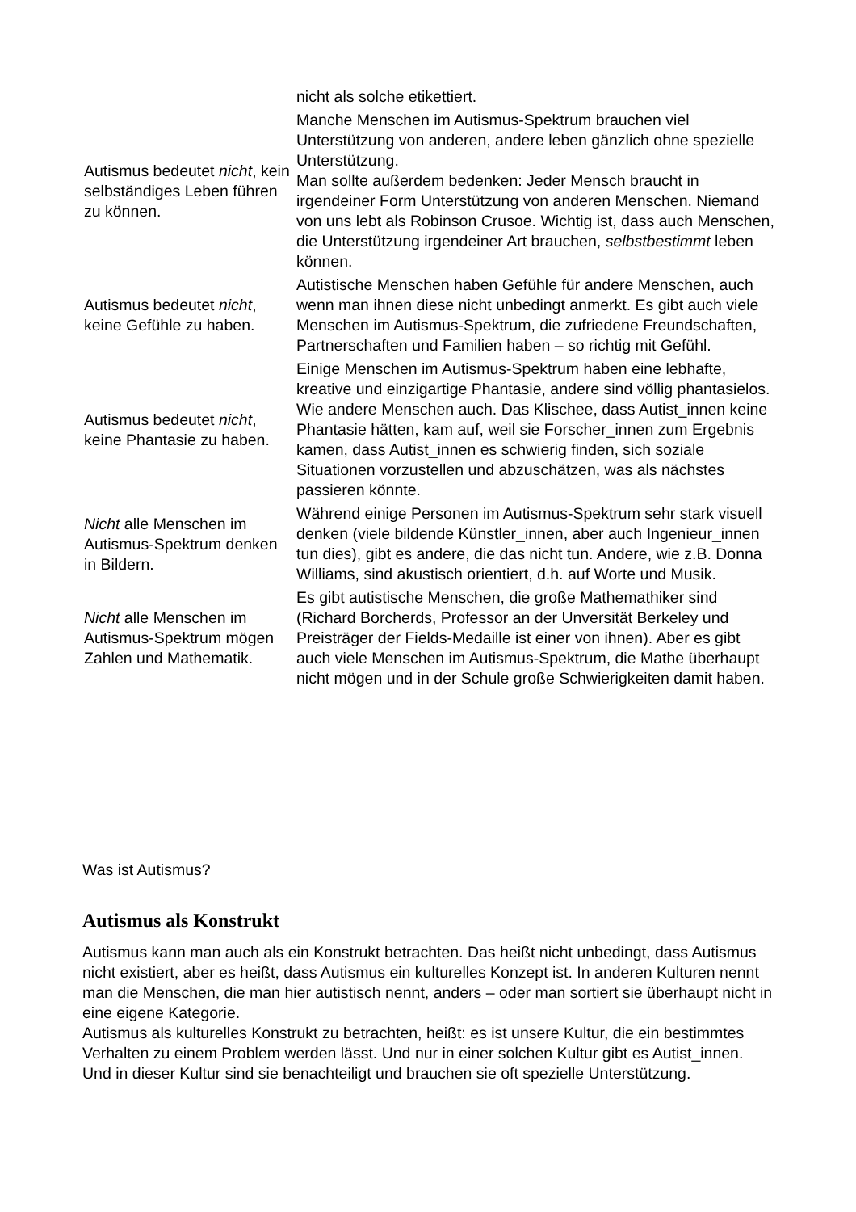| | nicht als solche etikettiert. |
| Autismus bedeutet nicht , kein selbständiges Leben führen zu können. | Manche Menschen im Autismus-Spektrum brauchen viel Unterstützung von anderen, andere leben gänzlich ohne spezielle Unterstützung. Man sollte außerdem bedenken: Jeder Mensch braucht in irgendeiner Form Unterstützung von anderen Menschen. Niemand von uns lebt als Robinson Crusoe. Wichtig ist, dass auch Menschen, die Unterstützung irgendeiner Art brauchen, selbstbestimmt leben können. |
| Autismus bedeutet nicht , keine Gefühle zu haben. | Autistische Menschen haben Gefühle für andere Menschen, auch wenn man ihnen diese nicht unbedingt anmerkt. Es gibt auch viele Menschen im Autismus-Spektrum, die zufriedene Freundschaften, Partnerschaften und Familien haben – so richtig mit Gefühl. |
| Autismus bedeutet nicht , keine Phantasie zu haben. | Einige Menschen im Autismus-Spektrum haben eine lebhafte, kreative und einzigartige Phantasie, andere sind völlig phantasielos. Wie andere Menschen auch. Das Klischee, dass Autist_innen keine Phantasie hätten, kam auf, weil sie Forscher_innen zum Ergebnis kamen, dass Autist_innen es schwierig finden, sich soziale Situationen vorzustellen und abzuschätzen, was als nächstes passieren könnte. |
| Nicht alle Menschen im Autismus-Spektrum denken in Bildern. | Während einige Personen im Autismus-Spektrum sehr stark visuell denken (viele bildende Künstler_innen, aber auch Ingenieur_innen tun dies), gibt es andere, die das nicht tun. Andere, wie z.B. Donna Williams, sind akustisch orientiert, d.h. auf Worte und Musik. |
| Nicht alle Menschen im Autismus-Spektrum mögen Zahlen und Mathematik. | Es gibt autistische Menschen, die große Mathemathiker sind (Richard Borcherds, Professor an der Unversität Berkeley und Preisträger der Fields-Medaille ist einer von ihnen). Aber es gibt auch viele Menschen im Autismus-Spektrum, die Mathe überhaupt nicht mögen und in der Schule große Schwierigkeiten damit haben. |
Was ist Autismus?
Autismus als Konstrukt
Autismus kann man auch als ein Konstrukt betrachten. Das heißt nicht unbedingt, dass Autismus nicht existiert, aber es heißt, dass Autismus ein kulturelles Konzept ist. In anderen Kulturen nennt man die Menschen, die man hier autistisch nennt, anders – oder man sortiert sie überhaupt nicht in eine eigene Kategorie.
Autismus als kulturelles Konstrukt zu betrachten, heißt: es ist unsere Kultur, die ein bestimmtes Verhalten zu einem Problem werden lässt. Und nur in einer solchen Kultur gibt es Autist_innen. Und in dieser Kultur sind sie benachteiligt und brauchen sie oft spezielle Unterstützung.